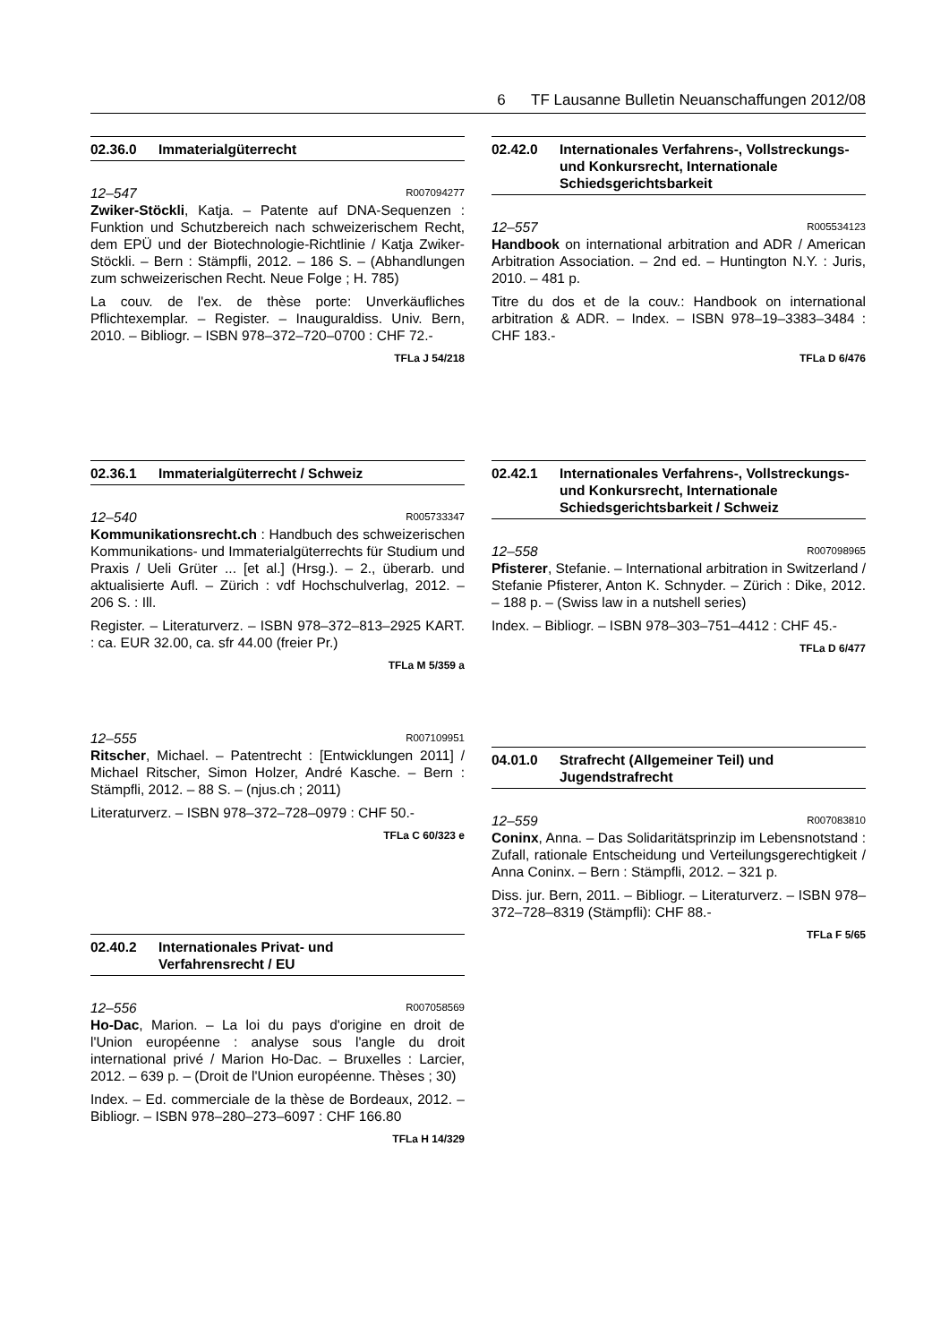6 TF Lausanne Bulletin Neuanschaffungen 2012/08
02.36.0 Immaterialgüterrecht
12–547 R007094277
Zwiker-Stöckli, Katja. – Patente auf DNA-Sequenzen : Funktion und Schutzbereich nach schweizerischem Recht, dem EPÜ und der Biotechnologie-Richtlinie / Katja Zwiker-Stöckli. – Bern : Stämpfli, 2012. – 186 S. – (Abhandlungen zum schweizerischen Recht. Neue Folge ; H. 785)
La couv. de l'ex. de thèse porte: Unverkäufliches Pflichtexemplar. – Register. – Inauguraldiss. Univ. Bern, 2010. – Bibliogr. – ISBN 978–372–720–0700 : CHF 72.-
TFLa J 54/218
02.36.1 Immaterialgüterrecht / Schweiz
12–540 R005733347
Kommunikationsrecht.ch : Handbuch des schweizerischen Kommunikations- und Immaterialgüterrechts für Studium und Praxis / Ueli Grüter ... [et al.] (Hrsg.). – 2., überarb. und aktualisierte Aufl. – Zürich : vdf Hochschulverlag, 2012. – 206 S. : Ill.
Register. – Literaturverz. – ISBN 978–372–813–2925 KART. : ca. EUR 32.00, ca. sfr 44.00 (freier Pr.)
TFLa M 5/359 a
12–555 R007109951
Ritscher, Michael. – Patentrecht : [Entwicklungen 2011] / Michael Ritscher, Simon Holzer, André Kasche. – Bern : Stämpfli, 2012. – 88 S. – (njus.ch ; 2011)
Literaturverz. – ISBN 978–372–728–0979 : CHF 50.-
TFLa C 60/323 e
02.40.2 Internationales Privat- und
Verfahrensrecht / EU
12–556 R007058569
Ho-Dac, Marion. – La loi du pays d'origine en droit de l'Union européenne : analyse sous l'angle du droit international privé / Marion Ho-Dac. – Bruxelles : Larcier, 2012. – 639 p. – (Droit de l'Union européenne. Thèses ; 30)
Index. – Ed. commerciale de la thèse de Bordeaux, 2012. – Bibliogr. – ISBN 978–280–273–6097 : CHF 166.80
TFLa H 14/329
02.42.0 Internationales Verfahrens-, Vollstreckungs- und Konkursrecht, Internationale Schiedsgerichtsbarkeit
12–557 R005534123
Handbook on international arbitration and ADR / American Arbitration Association. – 2nd ed. – Huntington N.Y. : Juris, 2010. – 481 p.
Titre du dos et de la couv.: Handbook on international arbitration & ADR. – Index. – ISBN 978–19–3383–3484 : CHF 183.-
TFLa D 6/476
02.42.1 Internationales Verfahrens-, Vollstreckungs- und Konkursrecht, Internationale Schiedsgerichtsbarkeit / Schweiz
12–558 R007098965
Pfisterer, Stefanie. – International arbitration in Switzerland / Stefanie Pfisterer, Anton K. Schnyder. – Zürich : Dike, 2012. – 188 p. – (Swiss law in a nutshell series)
Index. – Bibliogr. – ISBN 978–303–751–4412 : CHF 45.-
TFLa D 6/477
04.01.0 Strafrecht (Allgemeiner Teil) und
Jugendstrafrecht
12–559 R007083810
Coninx, Anna. – Das Solidaritätsprinzip im Lebensnotstand : Zufall, rationale Entscheidung und Verteilungsgerechtigkeit / Anna Coninx. – Bern : Stämpfli, 2012. – 321 p.
Diss. jur. Bern, 2011. – Bibliogr. – Literaturverz. – ISBN 978–372–728–8319 (Stämpfli): CHF 88.-
TFLa F 5/65